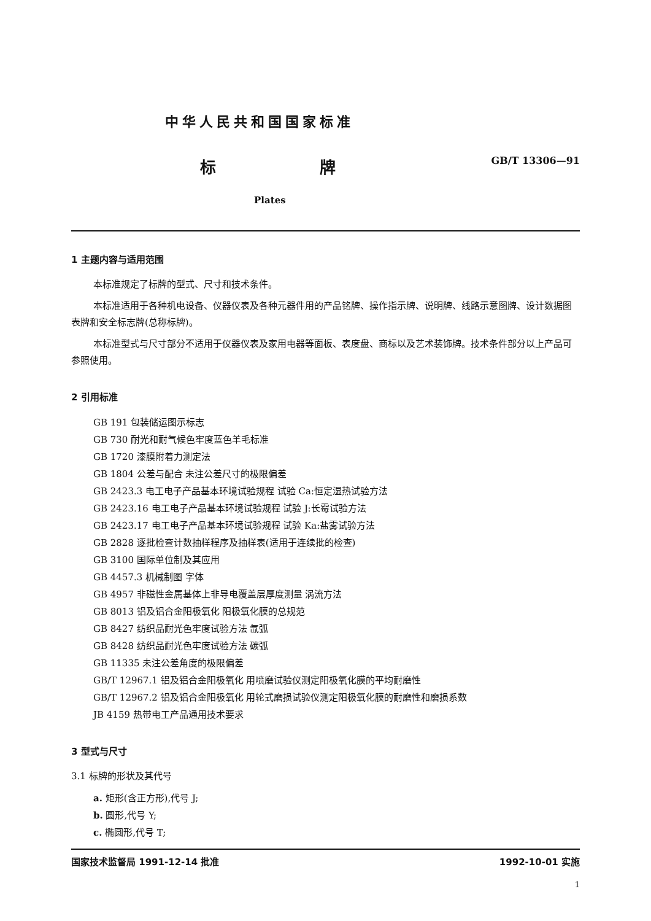中华人民共和国国家标准
标 牌
GB/T 13306—91
Plates
1 主题内容与适用范围
本标准规定了标牌的型式、尺寸和技术条件。
本标准适用于各种机电设备、仪器仪表及各种元器件用的产品铭牌、操作指示牌、说明牌、线路示意图牌、设计数据图表牌和安全标志牌(总称标牌)。
本标准型式与尺寸部分不适用于仪器仪表及家用电器等面板、表度盘、商标以及艺术装饰牌。技术条件部分以上产品可参照使用。
2 引用标准
GB 191 包装储运图示标志
GB 730 耐光和耐气候色牢度蓝色羊毛标准
GB 1720 漆膜附着力测定法
GB 1804 公差与配合 未注公差尺寸的极限偏差
GB 2423.3 电工电子产品基本环境试验规程 试验 Ca:恒定湿热试验方法
GB 2423.16 电工电子产品基本环境试验规程 试验 J:长霉试验方法
GB 2423.17 电工电子产品基本环境试验规程 试验 Ka:盐雾试验方法
GB 2828 逐批检查计数抽样程序及抽样表(适用于连续批的检查)
GB 3100 国际单位制及其应用
GB 4457.3 机械制图 字体
GB 4957 非磁性金属基体上非导电覆盖层厚度测量 涡流方法
GB 8013 铝及铝合金阳极氧化 阳极氧化膜的总规范
GB 8427 纺织品耐光色牢度试验方法 氙弧
GB 8428 纺织品耐光色牢度试验方法 碳弧
GB 11335 未注公差角度的极限偏差
GB/T 12967.1 铝及铝合金阳极氧化 用喷磨试验仪测定阳极氧化膜的平均耐磨性
GB/T 12967.2 铝及铝合金阳极氧化 用轮式磨损试验仪测定阳极氧化膜的耐磨性和磨损系数
JB 4159 热带电工产品通用技术要求
3 型式与尺寸
3.1 标牌的形状及其代号
a. 矩形(含正方形),代号 J;
b. 圆形,代号 Y;
c. 椭圆形,代号 T;
国家技术监督局 1991-12-14 批准 1992-10-01 实施
1